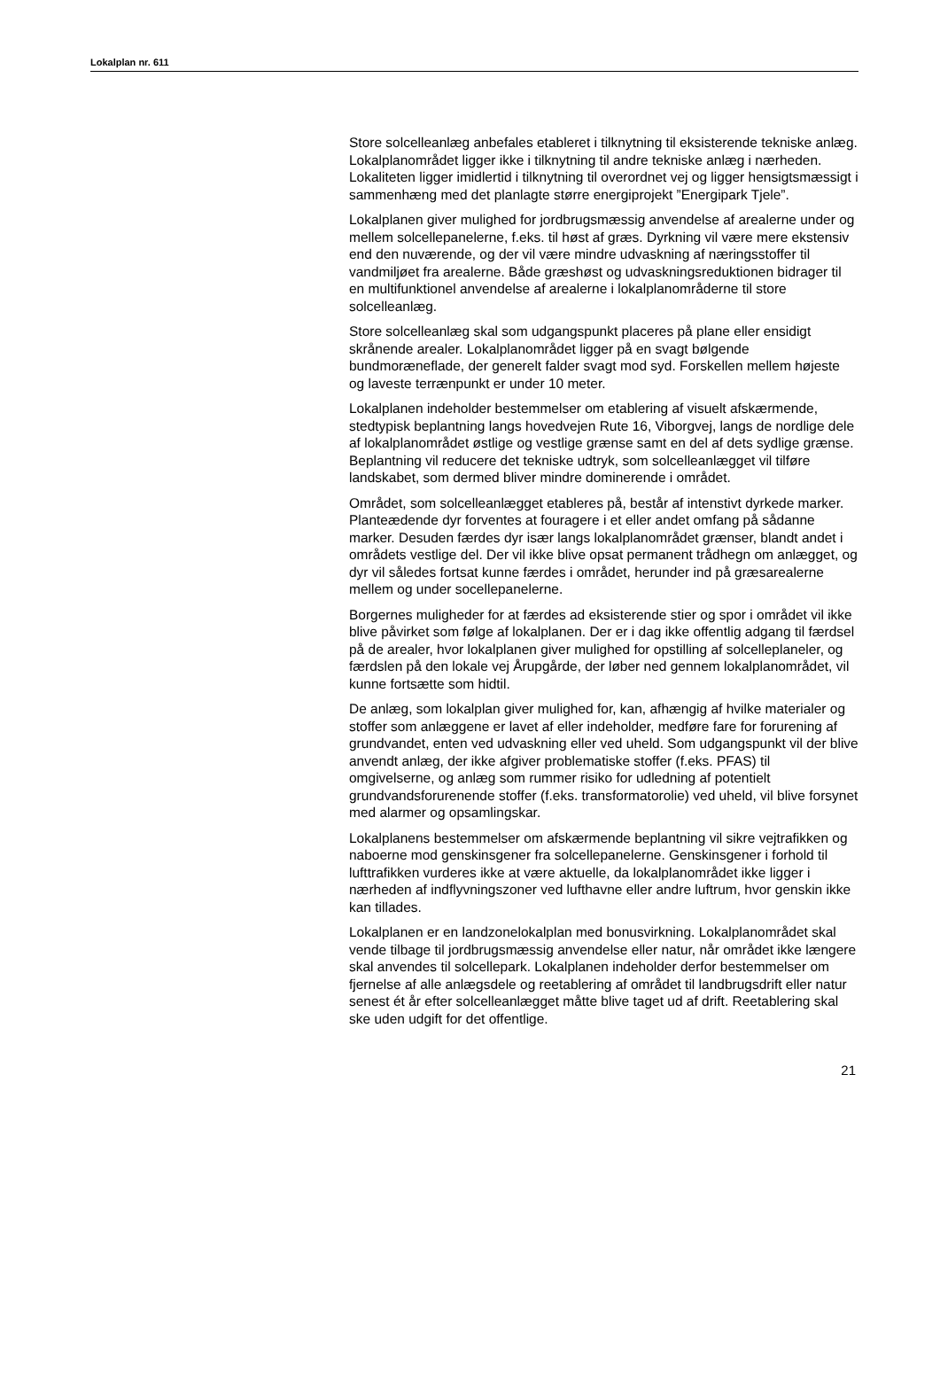Lokalplan nr. 611
Store solcelleanlæg anbefales etableret i tilknytning til eksisterende tekniske anlæg. Lokalplanområdet ligger ikke i tilknytning til andre tekniske anlæg i nærheden. Lokaliteten ligger imidlertid i tilknytning til overordnet vej og ligger hensigtsmæssigt i sammenhæng med det planlagte større energiprojekt ”Energipark Tjele”.
Lokalplanen giver mulighed for jordbrugsmæssig anvendelse af arealerne under og mellem solcellepanelerne, f.eks. til høst af græs. Dyrkning vil være mere ekstensiv end den nuværende, og der vil være mindre udvaskning af næringsstoffer til vandmiljøet fra arealerne. Både græshøst og udvaskningsreduktionen bidrager til en multifunktionel anvendelse af arealerne i lokalplanområderne til store solcelleanlæg.
Store solcelleanlæg skal som udgangspunkt placeres på plane eller ensidigt skrånende arealer. Lokalplanområdet ligger på en svagt bølgende bundmoræneflade, der generelt falder svagt mod syd. Forskellen mellem højeste og laveste terrænpunkt er under 10 meter.
Lokalplanen indeholder bestemmelser om etablering af visuelt afskærmende, stedtypisk beplantning langs hovedvejen Rute 16, Viborgvej, langs de nordlige dele af lokalplanområdet østlige og vestlige grænse samt en del af dets sydlige grænse. Beplantning vil reducere det tekniske udtryk, som solcelleanlægget vil tilføre landskabet, som dermed bliver mindre dominerende i området.
Området, som solcelleanlægget etableres på, består af intenstivt dyrkede marker. Planteædende dyr forventes at fouragere i et eller andet omfang på sådanne marker. Desuden færdes dyr især langs lokalplanområdet grænser, blandt andet i områdets vestlige del. Der vil ikke blive opsat permanent trådhegn om anlægget, og dyr vil således fortsat kunne færdes i området, herunder ind på græsarealerne mellem og under socellepanelerne.
Borgernes muligheder for at færdes ad eksisterende stier og spor i området vil ikke blive påvirket som følge af lokalplanen. Der er i dag ikke offentlig adgang til færdsel på de arealer, hvor lokalplanen giver mulighed for opstilling af solcelleplaneler, og færdslen på den lokale vej Årupgårde, der løber ned gennem lokalplanområdet, vil kunne fortsætte som hidtil.
De anlæg, som lokalplan giver mulighed for, kan, afhængig af hvilke materialer og stoffer som anlæggene er lavet af eller indeholder, medføre fare for forurening af grundvandet, enten ved udvaskning eller ved uheld. Som udgangspunkt vil der blive anvendt anlæg, der ikke afgiver problematiske stoffer (f.eks. PFAS) til omgivelserne, og anlæg som rummer risiko for udledning af potentielt grundvandsforurenende stoffer (f.eks. transformatorolie) ved uheld, vil blive forsynet med alarmer og opsamlingskar.
Lokalplanens bestemmelser om afskærmende beplantning vil sikre vejtrafikken og naboerne mod genskinsgener fra solcellepanelerne. Genskinsgener i forhold til lufttrafikken vurderes ikke at være aktuelle, da lokalplanområdet ikke ligger i nærheden af indflyvningszoner ved lufthavne eller andre luftrum, hvor genskin ikke kan tillades.
Lokalplanen er en landzonelokalplan med bonusvirkning. Lokalplanområdet skal vende tilbage til jordbrugsmæssig anvendelse eller natur, når området ikke længere skal anvendes til solcellepark. Lokalplanen indeholder derfor bestemmelser om fjernelse af alle anlægsdele og reetablering af området til landbrugsdrift eller natur senest ét år efter solcelleanlægget måtte blive taget ud af drift. Reetablering skal ske uden udgift for det offentlige.
21